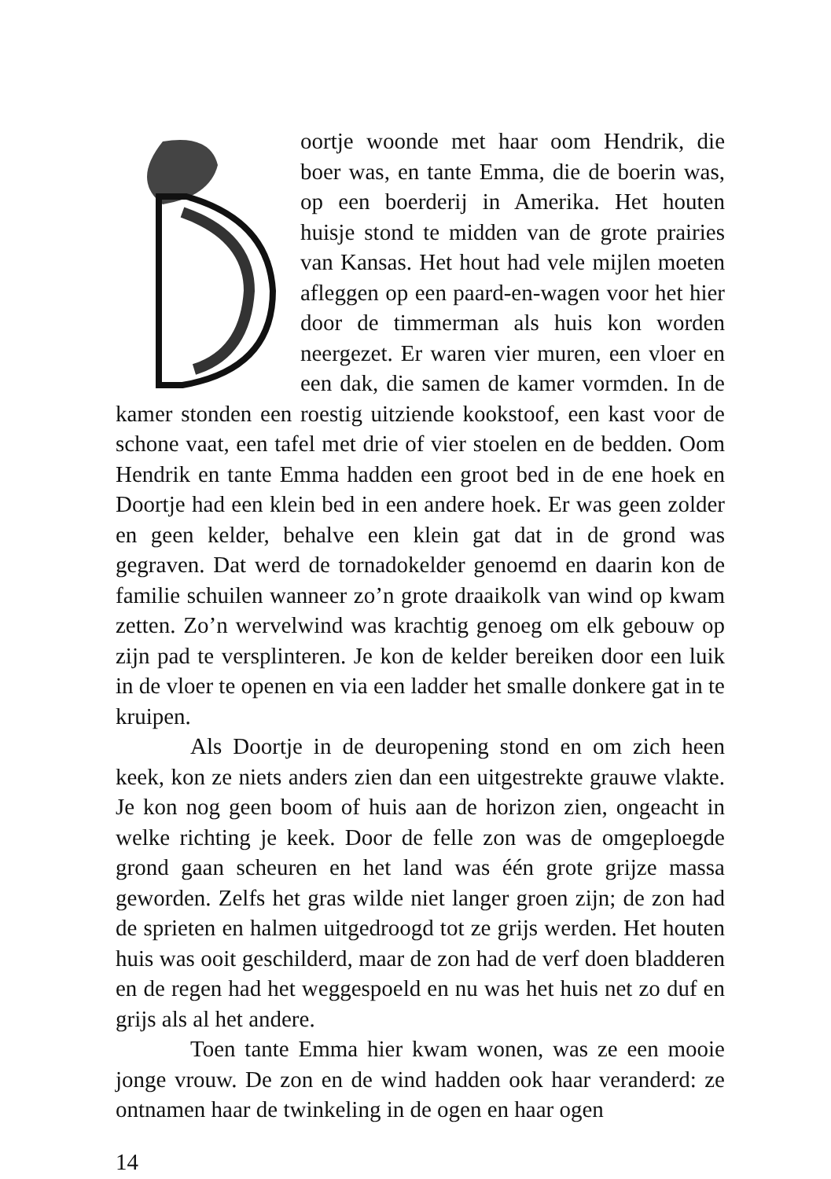oortje woonde met haar oom Hendrik, die boer was, en tante Emma, die de boerin was, op een boerderij in Amerika. Het houten huisje stond te midden van de grote prairies van Kansas. Het hout had vele mijlen moeten afleggen op een paard-en-wagen voor het hier door de timmerman als huis kon worden neergezet. Er waren vier muren, een vloer en een dak, die samen de kamer vormden. In de kamer stonden een roestig uitziende kookstoof, een kast voor de schone vaat, een tafel met drie of vier stoelen en de bedden. Oom Hendrik en tante Emma hadden een groot bed in de ene hoek en Doortje had een klein bed in een andere hoek. Er was geen zolder en geen kelder, behalve een klein gat dat in de grond was gegraven. Dat werd de tornadokelder genoemd en daarin kon de familie schuilen wanneer zo’n grote draaikolk van wind op kwam zetten. Zo’n wervelwind was krachtig genoeg om elk gebouw op zijn pad te versplinteren. Je kon de kelder bereiken door een luik in de vloer te openen en via een ladder het smalle donkere gat in te kruipen.
Als Doortje in de deuropening stond en om zich heen keek, kon ze niets anders zien dan een uitgestrekte grauwe vlakte. Je kon nog geen boom of huis aan de horizon zien, ongeacht in welke richting je keek. Door de felle zon was de omgeploegde grond gaan scheuren en het land was één grote grijze massa geworden. Zelfs het gras wilde niet langer groen zijn; de zon had de sprieten en halmen uitgedroogd tot ze grijs werden. Het houten huis was ooit geschilderd, maar de zon had de verf doen bladderen en de regen had het weggespoeld en nu was het huis net zo duf en grijs als al het andere.
Toen tante Emma hier kwam wonen, was ze een mooie jonge vrouw. De zon en de wind hadden ook haar veranderd: ze ontnamen haar de twinkeling in de ogen en haar ogen
14